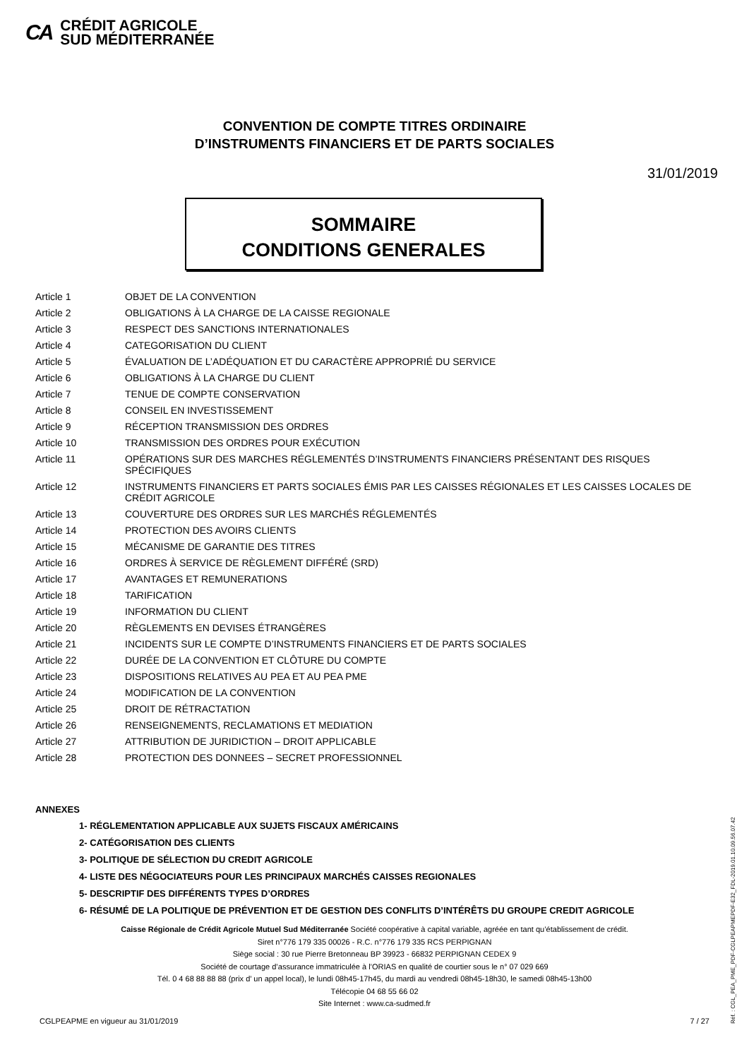CA
CRÉDIT AGRICOLE
SUD MÉDITERRANÉE
CONVENTION DE COMPTE TITRES ORDINAIRE
D’INSTRUMENTS FINANCIERS ET DE PARTS SOCIALES
31/01/2019
SOMMAIRE
CONDITIONS GENERALES
Article 1 OBJET DE LA CONVENTION
Article 2 OBLIGATIONS À LA CHARGE DE LA CAISSE REGIONALE
Article 3 RESPECT DES SANCTIONS INTERNATIONALES
Article 4 CATEGORISATION DU CLIENT
Article 5 ÉVALUATION DE L’ADÉQUATION ET DU CARACTÈRE APPROPRIÉ DU SERVICE
Article 6 OBLIGATIONS À LA CHARGE DU CLIENT
Article 7 TENUE DE COMPTE CONSERVATION
Article 8 CONSEIL EN INVESTISSEMENT
Article 9 RÉCEPTION TRANSMISSION DES ORDRES
Article 10 TRANSMISSION DES ORDRES POUR EXÉCUTION
Article 11 OPÉRATIONS SUR DES MARCHES RÉGLEMENTÉS D’INSTRUMENTS FINANCIERS PRÉSENTANT DES RISQUES SPÉCIFIQUES
Article 12 INSTRUMENTS FINANCIERS ET PARTS SOCIALES ÉMIS PAR LES CAISSES RÉGIONALES ET LES CAISSES LOCALES DE CRÉDIT AGRICOLE
Article 13 COUVERTURE DES ORDRES SUR LES MARCHÉS RÉGLEMENTÉS
Article 14 PROTECTION DES AVOIRS CLIENTS
Article 15 MÉCANISME DE GARANTIE DES TITRES
Article 16 ORDRES À SERVICE DE RÈGLEMENT DIFFÉRÉ (SRD)
Article 17 AVANTAGES ET REMUNERATIONS
Article 18 TARIFICATION
Article 19 INFORMATION DU CLIENT
Article 20 RÈGLEMENTS EN DEVISES ÉTRANGÈRES
Article 21 INCIDENTS SUR LE COMPTE D’INSTRUMENTS FINANCIERS ET DE PARTS SOCIALES
Article 22 DURÉE DE LA CONVENTION ET CLÔTURE DU COMPTE
Article 23 DISPOSITIONS RELATIVES AU PEA ET AU PEA PME
Article 24 MODIFICATION DE LA CONVENTION
Article 25 DROIT DE RÉTRACTATION
Article 26 RENSEIGNEMENTS, RECLAMATIONS ET MEDIATION
Article 27 ATTRIBUTION DE JURIDICTION – DROIT APPLICABLE
Article 28 PROTECTION DES DONNEES – SECRET PROFESSIONNEL
ANNEXES
1- RÉGLEMENTATION APPLICABLE AUX SUJETS FISCAUX AMÉRICAINS
2- CATÉGORISATION DES CLIENTS
3- POLITIQUE DE SÉLECTION DU CREDIT AGRICOLE
4- LISTE DES NÉGOCIATEURS POUR LES PRINCIPAUX MARCHÉS CAISSES REGIONALES
5- DESCRIPTIF DES DIFFÉRENTS TYPES D’ORDRES
6- RÉSUMÉ DE LA POLITIQUE DE PRÉVENTION ET DE GESTION DES CONFLITS D’INTÉRÊTS DU GROUPE CREDIT AGRICOLE
Caisse Régionale de Crédit Agricole Mutuel Sud Méditerranée Société coopérative à capital variable, agréée en tant qu’établissement de crédit.
Siret n°776 179 335 00026 - R.C. n°776 179 335 RCS PERPIGNAN
Siège social : 30 rue Pierre Bretonneau BP 39923 - 66832 PERPIGNAN CEDEX 9
Société de courtage d’assurance immatriculée à l’ORIAS en qualité de courtier sous le n° 07 029 669
Tél. 0 4 68 88 88 88 (prix d’ un appel local), le lundi 08h45-17h45, du mardi au vendredi 08h45-18h30, le samedi 08h45-13h00
Télécopie 04 68 55 66 02
Site Internet : www.ca-sudmed.fr
CGLPEAPME en vigueur au 31/01/2019
7 / 27
Réf. : CGL_PEA_PME_PDF-CGLPEAPMEPDF-E32_FDL-2019.01.10.09.56.07.42